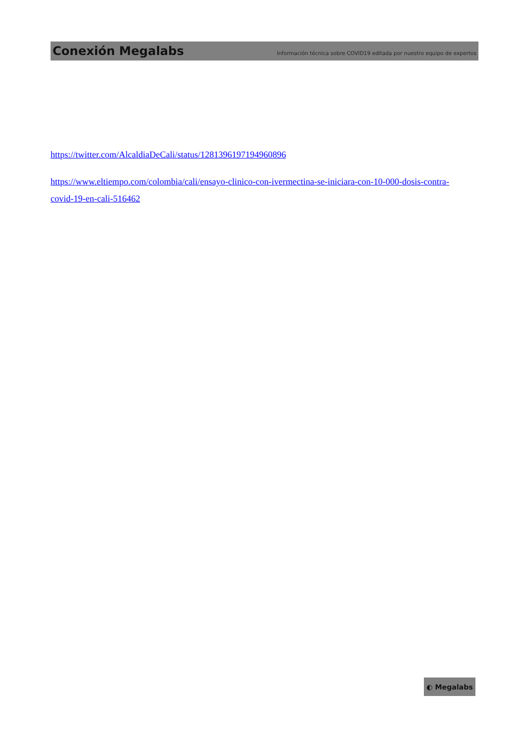Conexión Megalabs Información técnica sobre COVID19 editada por nuestro equipo de expertos
https://twitter.com/AlcaldiaDeCali/status/1281396197194960896
https://www.eltiempo.com/colombia/cali/ensayo-clinico-con-ivermectina-se-iniciara-con-10-000-dosis-contra-covid-19-en-cali-516462
◐ Megalabs